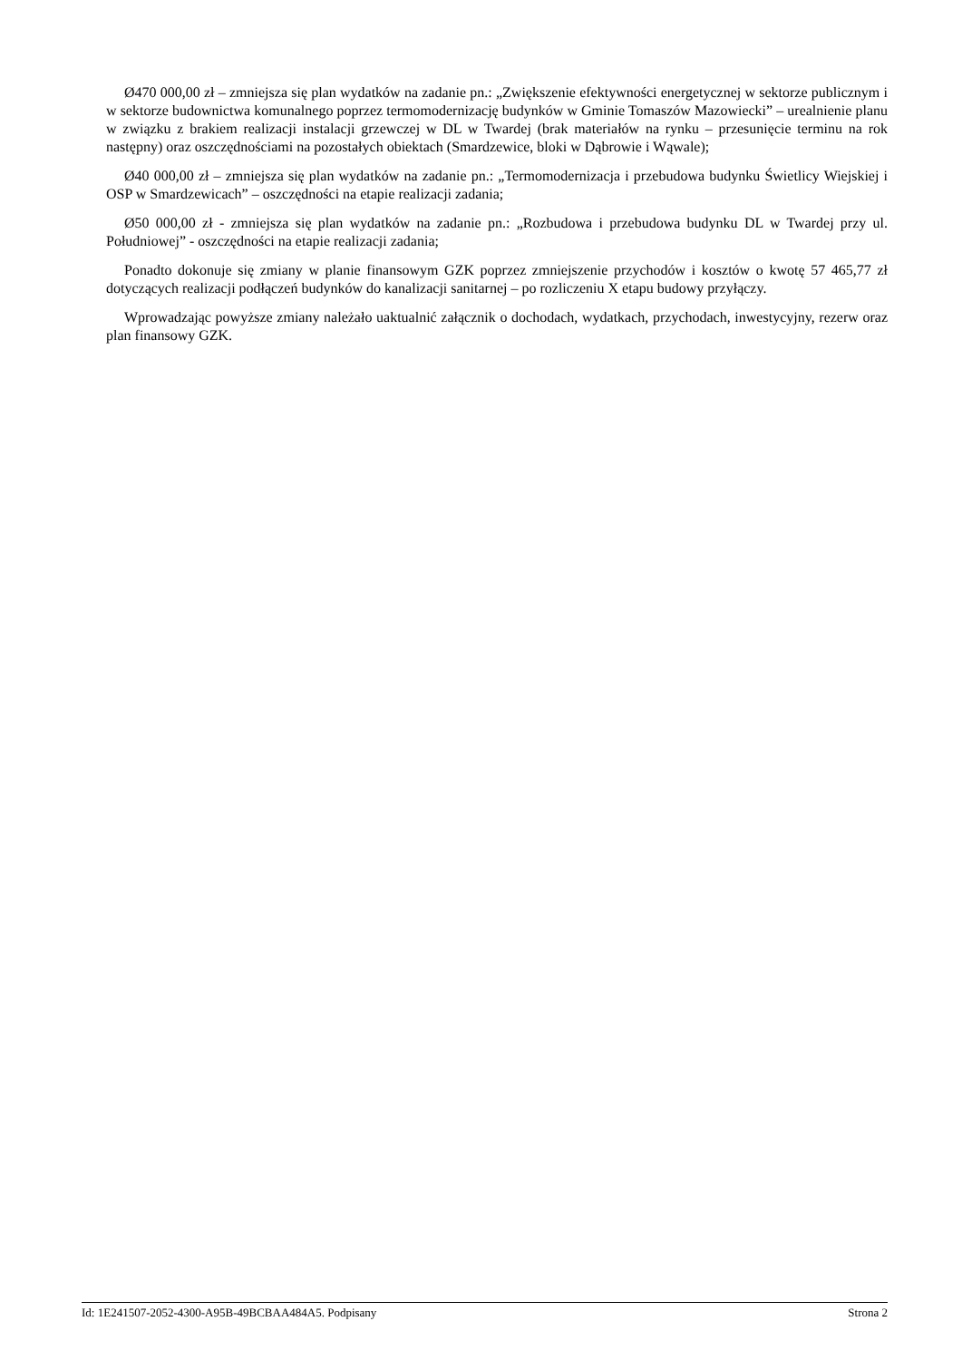Ø470 000,00 zł – zmniejsza się plan wydatków na zadanie pn.: „Zwiększenie efektywności energetycznej w sektorze publicznym i w sektorze budownictwa komunalnego poprzez termomodernizację budynków w Gminie Tomaszów Mazowiecki” – urealnienie planu w związku z brakiem realizacji instalacji grzewczej w DL w Twardej (brak materiałów na rynku – przesunięcie terminu na rok następny) oraz oszczędnościami na pozostałych obiektach (Smardzewice, bloki w Dąbrowie i Wąwale);
Ø40 000,00 zł – zmniejsza się plan wydatków na zadanie pn.: „Termomodernizacja i przebudowa budynku Świetlicy Wiejskiej i OSP w Smardzewicach” – oszczędności na etapie realizacji zadania;
Ø50 000,00 zł - zmniejsza się plan wydatków na zadanie pn.: „Rozbudowa i przebudowa budynku DL w Twardej przy ul. Południowej” - oszczędności na etapie realizacji zadania;
Ponadto dokonuje się zmiany w planie finansowym GZK poprzez zmniejszenie przychodów i kosztów o kwotę 57 465,77 zł dotyczących realizacji podłączeń budynków do kanalizacji sanitarnej – po rozliczeniu X etapu budowy przyłączy.
Wprowadzając powyższe zmiany należało uaktualnić załącznik o dochodach, wydatkach, przychodach, inwestycyjny, rezerw oraz plan finansowy GZK.
Id: 1E241507-2052-4300-A95B-49BCBAA484A5. Podpisany Strona 2